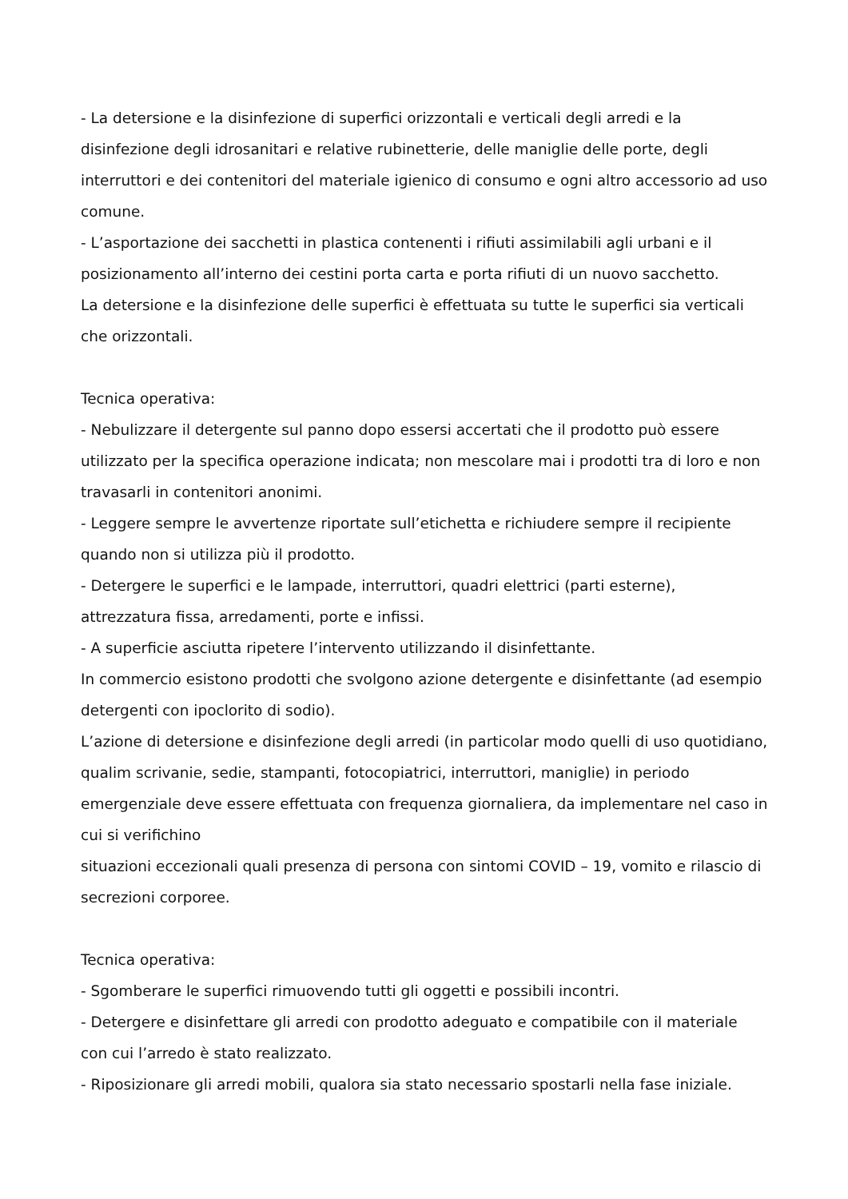- La detersione e la disinfezione di superfici orizzontali e verticali degli arredi e la disinfezione degli idrosanitari e relative rubinetterie, delle maniglie delle porte, degli interruttori e dei contenitori del materiale igienico di consumo e ogni altro accessorio ad uso comune.
- L’asportazione dei sacchetti in plastica contenenti i rifiuti assimilabili agli urbani e il posizionamento all’interno dei cestini porta carta e porta rifiuti di un nuovo sacchetto.
La detersione e la disinfezione delle superfici è effettuata su tutte le superfici sia verticali che orizzontali.
Tecnica operativa:
- Nebulizzare il detergente sul panno dopo essersi accertati che il prodotto può essere utilizzato per la specifica operazione indicata; non mescolare mai i prodotti tra di loro e non travasarli in contenitori anonimi.
- Leggere sempre le avvertenze riportate sull’etichetta e richiudere sempre il recipiente quando non si utilizza più il prodotto.
- Detergere le superfici e le lampade, interruttori, quadri elettrici (parti esterne), attrezzatura fissa, arredamenti, porte e infissi.
- A superficie asciutta ripetere l’intervento utilizzando il disinfettante.
In commercio esistono prodotti che svolgono azione detergente e disinfettante (ad esempio detergenti con ipoclorito di sodio).
L’azione di detersione e disinfezione degli arredi (in particolar modo quelli di uso quotidiano, qualim scrivanie, sedie, stampanti, fotocopiatrici, interruttori, maniglie) in periodo emergenziale deve essere effettuata con frequenza giornaliera, da implementare nel caso in cui si verifichino
situazioni eccezionali quali presenza di persona con sintomi COVID – 19, vomito e rilascio di secrezioni corporee.
Tecnica operativa:
- Sgomberare le superfici rimuovendo tutti gli oggetti e possibili incontri.
- Detergere e disinfettare gli arredi con prodotto adeguato e compatibile con il materiale con cui l’arredo è stato realizzato.
- Riposizionare gli arredi mobili, qualora sia stato necessario spostarli nella fase iniziale.